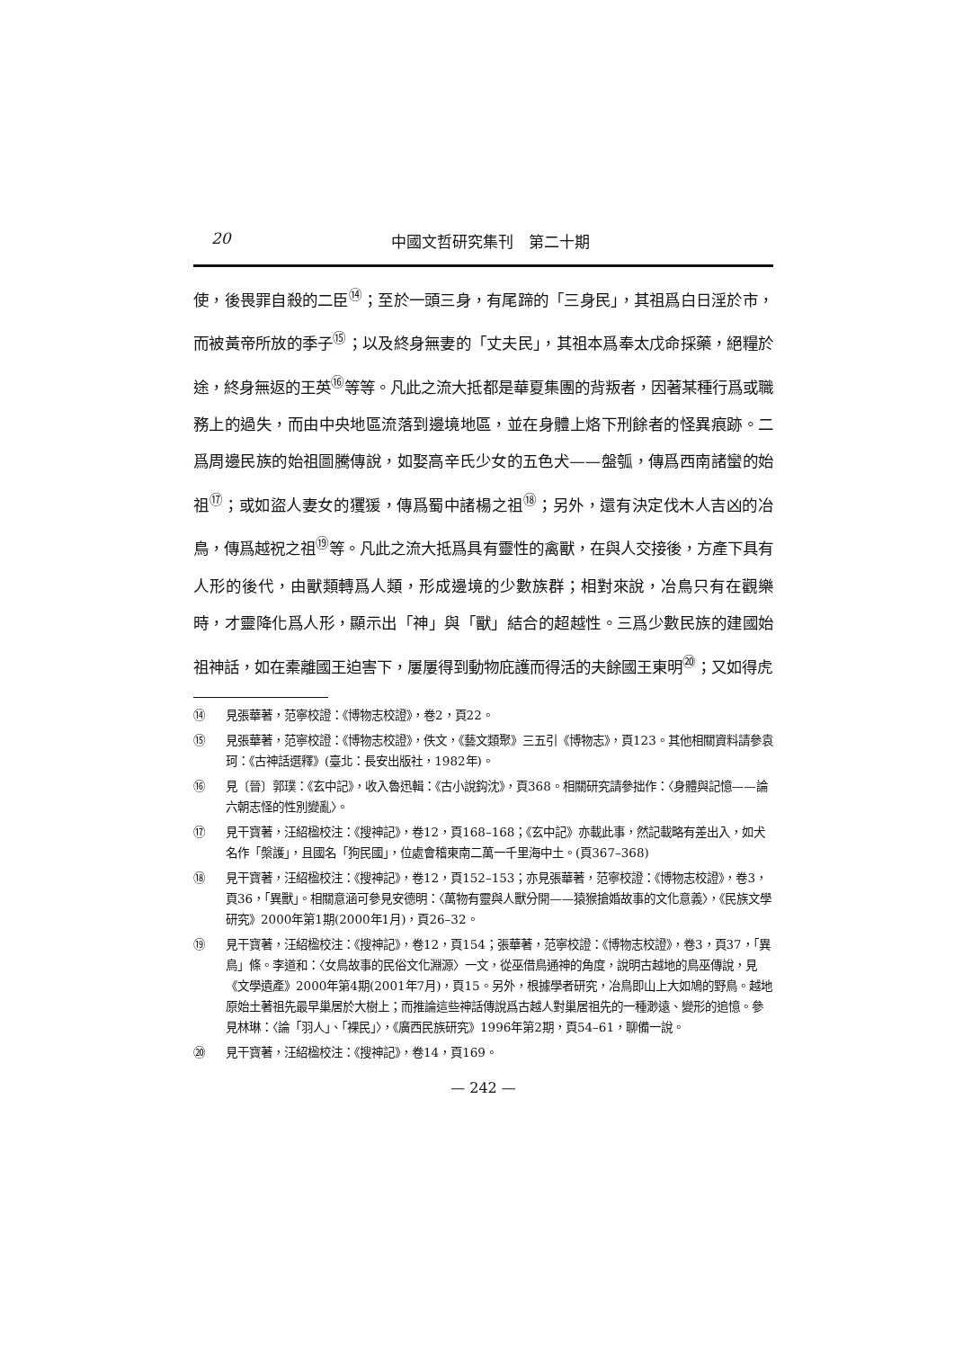20 中國文哲研究集刊　第二十期
使，後畏罪自殺的二臣<sup>⑭</sup>；至於一頭三身，有尾蹄的「三身民」，其祖爲白日淫於市，而被黃帝所放的季子<sup>⑮</sup>；以及終身無妻的「丈夫民」，其祖本爲奉太戊命採藥，絕糧於途，終身無返的王英<sup>⑯</sup>等等。凡此之流大抵都是華夏集團的背叛者，因著某種行爲或職務上的過失，而由中央地區流落到邊境地區，並在身體上烙下刑餘者的怪異痕跡。二爲周邊民族的始祖圖騰傳說，如娶高辛氏少女的五色犬——盤瓠，傳爲西南諸蠻的始祖<sup>⑰</sup>；或如盜人妻女的玃猨，傳爲蜀中諸楊之祖<sup>⑱</sup>；另外，還有決定伐木人吉凶的冶鳥，傳爲越祝之祖<sup>⑲</sup>等。凡此之流大抵爲具有靈性的禽獸，在與人交接後，方產下具有人形的後代，由獸類轉爲人類，形成邊境的少數族群；相對來說，冶鳥只有在觀樂時，才靈降化爲人形，顯示出「神」與「獸」結合的超越性。三爲少數民族的建國始祖神話，如在橐離國王迫害下，屢屢得到動物庇護而得活的夫餘國王東明<sup>⑳</sup>；又如得虎
⑭ 見張華著，范寧校證：《博物志校證》，卷2，頁22。
⑮ 見張華著，范寧校證：《博物志校證》，佚文，《藝文類聚》三五引《博物志》，頁123。其他相關資料請參袁珂：《古神話選釋》(臺北：長安出版社，1982年)。
⑯ 見〔晉〕郭璞：《玄中記》，收入魯迅輯：《古小說鈎沈》，頁368。相關研究請參拙作：〈身體與記憶——論六朝志怪的性別變亂〉。
⑰ 見干寶著，汪紹楹校注：《搜神記》，卷12，頁168–168；《玄中記》亦載此事，然記載略有差出入，如犬名作「槃護」，且國名「狗民國」，位處會稽東南二萬一千里海中土。(頁367–368)
⑱ 見干寶著，汪紹楹校注：《搜神記》，卷12，頁152–153；亦見張華著，范寧校證：《博物志校證》，卷3，頁36，「異獸」。相關意涵可參見安德明：〈萬物有靈與人獸分開——猿猴搶婚故事的文化意義〉，《民族文學研究》2000年第1期(2000年1月)，頁26–32。
⑲ 見干寶著，汪紹楹校注：《搜神記》，卷12，頁154；張華著，范寧校證：《博物志校證》，卷3，頁37，「異鳥」條。李道和：〈女鳥故事的民俗文化淵源〉一文，從巫借鳥通神的角度，說明古越地的鳥巫傳說，見《文學遺產》2000年第4期(2001年7月)，頁15。另外，根據學者研究，冶鳥即山上大如鳩的野鳥。越地原始土著祖先最早巢居於大樹上；而推論這些神話傳說爲古越人對巢居祖先的一種渺遠、變形的追憶。參見林琳：〈論「羽人」、「裸民」〉，《廣西民族研究》1996年第2期，頁54–61，聊備一說。
⑳ 見干寶著，汪紹楹校注：《搜神記》，卷14，頁169。
— 242 —